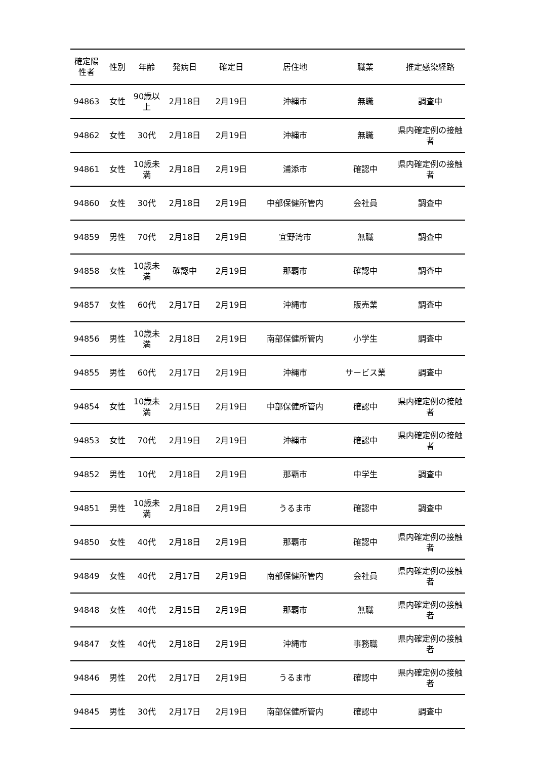| 確定陽性者 | 性別 | 年齢 | 発病日 | 確定日 | 居住地 | 職業 | 推定感染経路 |
| --- | --- | --- | --- | --- | --- | --- | --- |
| 94863 | 女性 | 90歳以上 | 2月18日 | 2月19日 | 沖縄市 | 無職 | 調査中 |
| 94862 | 女性 | 30代 | 2月18日 | 2月19日 | 沖縄市 | 無職 | 県内確定例の接触者 |
| 94861 | 女性 | 10歳未満 | 2月18日 | 2月19日 | 浦添市 | 確認中 | 県内確定例の接触者 |
| 94860 | 女性 | 30代 | 2月18日 | 2月19日 | 中部保健所管内 | 会社員 | 調査中 |
| 94859 | 男性 | 70代 | 2月18日 | 2月19日 | 宜野湾市 | 無職 | 調査中 |
| 94858 | 女性 | 10歳未満 | 確認中 | 2月19日 | 那覇市 | 確認中 | 調査中 |
| 94857 | 女性 | 60代 | 2月17日 | 2月19日 | 沖縄市 | 販売業 | 調査中 |
| 94856 | 男性 | 10歳未満 | 2月18日 | 2月19日 | 南部保健所管内 | 小学生 | 調査中 |
| 94855 | 男性 | 60代 | 2月17日 | 2月19日 | 沖縄市 | サービス業 | 調査中 |
| 94854 | 女性 | 10歳未満 | 2月15日 | 2月19日 | 中部保健所管内 | 確認中 | 県内確定例の接触者 |
| 94853 | 女性 | 70代 | 2月19日 | 2月19日 | 沖縄市 | 確認中 | 県内確定例の接触者 |
| 94852 | 男性 | 10代 | 2月18日 | 2月19日 | 那覇市 | 中学生 | 調査中 |
| 94851 | 男性 | 10歳未満 | 2月18日 | 2月19日 | うるま市 | 確認中 | 調査中 |
| 94850 | 女性 | 40代 | 2月18日 | 2月19日 | 那覇市 | 確認中 | 県内確定例の接触者 |
| 94849 | 女性 | 40代 | 2月17日 | 2月19日 | 南部保健所管内 | 会社員 | 県内確定例の接触者 |
| 94848 | 女性 | 40代 | 2月15日 | 2月19日 | 那覇市 | 無職 | 県内確定例の接触者 |
| 94847 | 女性 | 40代 | 2月18日 | 2月19日 | 沖縄市 | 事務職 | 県内確定例の接触者 |
| 94846 | 男性 | 20代 | 2月17日 | 2月19日 | うるま市 | 確認中 | 県内確定例の接触者 |
| 94845 | 男性 | 30代 | 2月17日 | 2月19日 | 南部保健所管内 | 確認中 | 調査中 |